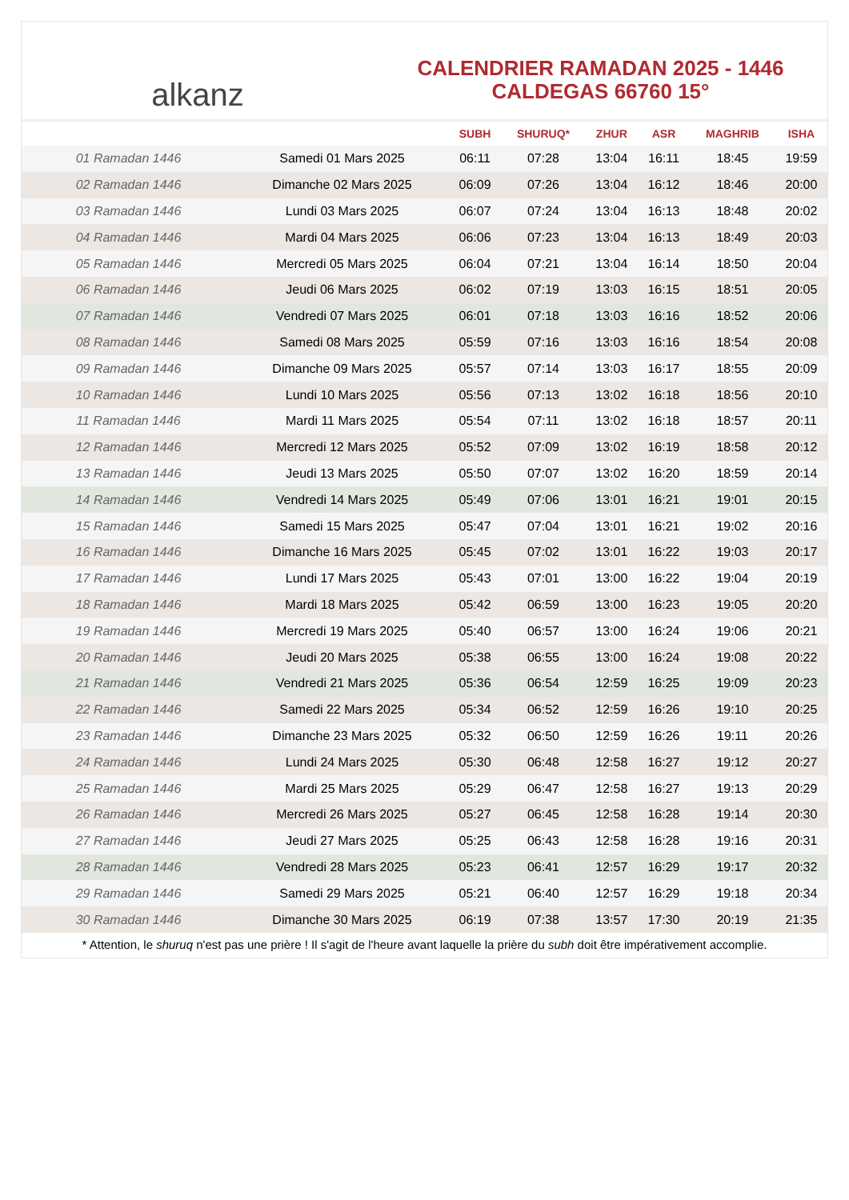alkanz
CALENDRIER RAMADAN 2025 - 1446
CALDEGAS 66760 15°
| | | SUBH | SHURUQ* | ZHUR | ASR | MAGHRIB | ISHA |
| --- | --- | --- | --- | --- | --- | --- | --- |
| 01 Ramadan 1446 | Samedi 01 Mars 2025 | 06:11 | 07:28 | 13:04 | 16:11 | 18:45 | 19:59 |
| 02 Ramadan 1446 | Dimanche 02 Mars 2025 | 06:09 | 07:26 | 13:04 | 16:12 | 18:46 | 20:00 |
| 03 Ramadan 1446 | Lundi 03 Mars 2025 | 06:07 | 07:24 | 13:04 | 16:13 | 18:48 | 20:02 |
| 04 Ramadan 1446 | Mardi 04 Mars 2025 | 06:06 | 07:23 | 13:04 | 16:13 | 18:49 | 20:03 |
| 05 Ramadan 1446 | Mercredi 05 Mars 2025 | 06:04 | 07:21 | 13:04 | 16:14 | 18:50 | 20:04 |
| 06 Ramadan 1446 | Jeudi 06 Mars 2025 | 06:02 | 07:19 | 13:03 | 16:15 | 18:51 | 20:05 |
| 07 Ramadan 1446 | Vendredi 07 Mars 2025 | 06:01 | 07:18 | 13:03 | 16:16 | 18:52 | 20:06 |
| 08 Ramadan 1446 | Samedi 08 Mars 2025 | 05:59 | 07:16 | 13:03 | 16:16 | 18:54 | 20:08 |
| 09 Ramadan 1446 | Dimanche 09 Mars 2025 | 05:57 | 07:14 | 13:03 | 16:17 | 18:55 | 20:09 |
| 10 Ramadan 1446 | Lundi 10 Mars 2025 | 05:56 | 07:13 | 13:02 | 16:18 | 18:56 | 20:10 |
| 11 Ramadan 1446 | Mardi 11 Mars 2025 | 05:54 | 07:11 | 13:02 | 16:18 | 18:57 | 20:11 |
| 12 Ramadan 1446 | Mercredi 12 Mars 2025 | 05:52 | 07:09 | 13:02 | 16:19 | 18:58 | 20:12 |
| 13 Ramadan 1446 | Jeudi 13 Mars 2025 | 05:50 | 07:07 | 13:02 | 16:20 | 18:59 | 20:14 |
| 14 Ramadan 1446 | Vendredi 14 Mars 2025 | 05:49 | 07:06 | 13:01 | 16:21 | 19:01 | 20:15 |
| 15 Ramadan 1446 | Samedi 15 Mars 2025 | 05:47 | 07:04 | 13:01 | 16:21 | 19:02 | 20:16 |
| 16 Ramadan 1446 | Dimanche 16 Mars 2025 | 05:45 | 07:02 | 13:01 | 16:22 | 19:03 | 20:17 |
| 17 Ramadan 1446 | Lundi 17 Mars 2025 | 05:43 | 07:01 | 13:00 | 16:22 | 19:04 | 20:19 |
| 18 Ramadan 1446 | Mardi 18 Mars 2025 | 05:42 | 06:59 | 13:00 | 16:23 | 19:05 | 20:20 |
| 19 Ramadan 1446 | Mercredi 19 Mars 2025 | 05:40 | 06:57 | 13:00 | 16:24 | 19:06 | 20:21 |
| 20 Ramadan 1446 | Jeudi 20 Mars 2025 | 05:38 | 06:55 | 13:00 | 16:24 | 19:08 | 20:22 |
| 21 Ramadan 1446 | Vendredi 21 Mars 2025 | 05:36 | 06:54 | 12:59 | 16:25 | 19:09 | 20:23 |
| 22 Ramadan 1446 | Samedi 22 Mars 2025 | 05:34 | 06:52 | 12:59 | 16:26 | 19:10 | 20:25 |
| 23 Ramadan 1446 | Dimanche 23 Mars 2025 | 05:32 | 06:50 | 12:59 | 16:26 | 19:11 | 20:26 |
| 24 Ramadan 1446 | Lundi 24 Mars 2025 | 05:30 | 06:48 | 12:58 | 16:27 | 19:12 | 20:27 |
| 25 Ramadan 1446 | Mardi 25 Mars 2025 | 05:29 | 06:47 | 12:58 | 16:27 | 19:13 | 20:29 |
| 26 Ramadan 1446 | Mercredi 26 Mars 2025 | 05:27 | 06:45 | 12:58 | 16:28 | 19:14 | 20:30 |
| 27 Ramadan 1446 | Jeudi 27 Mars 2025 | 05:25 | 06:43 | 12:58 | 16:28 | 19:16 | 20:31 |
| 28 Ramadan 1446 | Vendredi 28 Mars 2025 | 05:23 | 06:41 | 12:57 | 16:29 | 19:17 | 20:32 |
| 29 Ramadan 1446 | Samedi 29 Mars 2025 | 05:21 | 06:40 | 12:57 | 16:29 | 19:18 | 20:34 |
| 30 Ramadan 1446 | Dimanche 30 Mars 2025 | 06:19 | 07:38 | 13:57 | 17:30 | 20:19 | 21:35 |
* Attention, le shuruq n'est pas une prière ! Il s'agit de l'heure avant laquelle la prière du subh doit être impérativement accomplie.